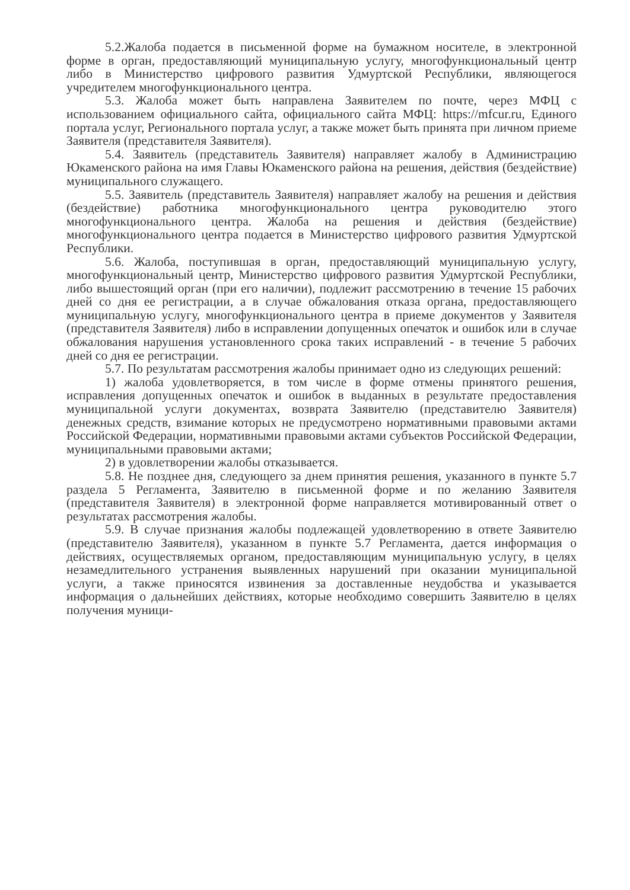5.2.Жалоба подается в письменной форме на бумажном носителе, в электронной форме в орган, предоставляющий муниципальную услугу, многофункциональный центр либо в Министерство цифрового развития Удмуртской Республики, являющегося учредителем многофункционального центра.
5.3. Жалоба может быть направлена Заявителем по почте, через МФЦ с использованием официального сайта, официального сайта МФЦ: https://mfcur.ru, Единого портала услуг, Регионального портала услуг, а также может быть принята при личном приеме Заявителя (представителя Заявителя).
5.4. Заявитель (представитель Заявителя) направляет жалобу в Администрацию Юкаменского района на имя Главы Юкаменского района на решения, действия (бездействие) муниципального служащего.
5.5. Заявитель (представитель Заявителя) направляет жалобу на решения и действия (бездействие) работника многофункционального центра руководителю этого многофункционального центра. Жалоба на решения и действия (бездействие) многофункционального центра подается в Министерство цифрового развития Удмуртской Республики.
5.6. Жалоба, поступившая в орган, предоставляющий муниципальную услугу, многофункциональный центр, Министерство цифрового развития Удмуртской Республики, либо вышестоящий орган (при его наличии), подлежит рассмотрению в течение 15 рабочих дней со дня ее регистрации, а в случае обжалования отказа органа, предоставляющего муниципальную услугу, многофункционального центра в приеме документов у Заявителя (представителя Заявителя) либо в исправлении допущенных опечаток и ошибок или в случае обжалования нарушения установленного срока таких исправлений - в течение 5 рабочих дней со дня ее регистрации.
5.7. По результатам рассмотрения жалобы принимает одно из следующих решений:
1) жалоба удовлетворяется, в том числе в форме отмены принятого решения, исправления допущенных опечаток и ошибок в выданных в результате предоставления муниципальной услуги документах, возврата Заявителю (представителю Заявителя) денежных средств, взимание которых не предусмотрено нормативными правовыми актами Российской Федерации, нормативными правовыми актами субъектов Российской Федерации, муниципальными правовыми актами;
2) в удовлетворении жалобы отказывается.
5.8. Не позднее дня, следующего за днем принятия решения, указанного в пункте 5.7 раздела 5 Регламента, Заявителю в письменной форме и по желанию Заявителя (представителя Заявителя) в электронной форме направляется мотивированный ответ о результатах рассмотрения жалобы.
5.9. В случае признания жалобы подлежащей удовлетворению в ответе Заявителю (представителю Заявителя), указанном в пункте 5.7 Регламента, дается информация о действиях, осуществляемых органом, предоставляющим муниципальную услугу, в целях незамедлительного устранения выявленных нарушений при оказании муниципальной услуги, а также приносятся извинения за доставленные неудобства и указывается информация о дальнейших действиях, которые необходимо совершить Заявителю в целях получения муници-